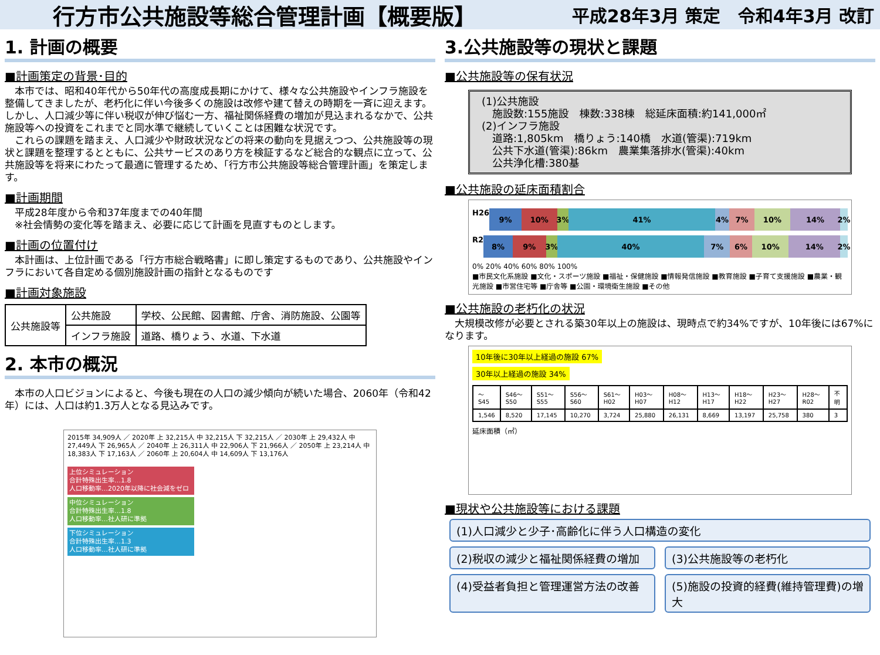行方市公共施設等総合管理計画【概要版】 平成28年3月 策定　令和4年3月 改訂
1. 計画の概要
■計画策定の背景･目的
　本市では、昭和40年代から50年代の高度成長期にかけて、様々な公共施設やインフラ施設を整備してきましたが、老朽化に伴い今後多くの施設は改修や建て替えの時期を一斉に迎えます。しかし、人口減少等に伴い税収が伸び悩む一方、福祉関係経費の増加が見込まれるなかで、公共施設等への投資をこれまでと同水準で継続していくことは困難な状況です。
　これらの課題を踏まえ、人口減少や財政状況などの将来の動向を見据えつつ、公共施設等の現状と課題を整理するとともに、公共サービスのあり方を検証するなど総合的な観点に立って、公共施設等を将来にわたって最適に管理するため、「行方市公共施設等総合管理計画」を策定します。
■計画期間
　平成28年度から令和37年度までの40年間
　※社会情勢の変化等を踏まえ、必要に応じて計画を見直すものとします。
■計画の位置付け
　本計画は、上位計画である「行方市総合戦略書」に即し策定するものであり、公共施設やインフラにおいて各自定める個別施設計画の指針となるものです
■計画対象施設
| 公共施設等 | 公共施設 | 学校、公民館、図書館、庁舎、消防施設、公園等 |
| | インフラ施設 | 道路、橋りょう、水道、下水道 |
2. 本市の概況
　本市の人口ビジョンによると、今後も現在の人口の減少傾向が続いた場合、2060年（令和42年）には、人口は約1.3万人となる見込みです。
2015年 34,909人 ／ 2020年 上 32,215人 中 32,215人 下 32,215人 ／ 2030年 上 29,432人 中 27,449人 下 26,965人 ／ 2040年 上 26,311人 中 22,906人 下 21,966人 ／ 2050年 上 23,214人 中 18,383人 下 17,163人 ／ 2060年 上 20,604人 中 14,609人 下 13,176人
上位シミュレーション
合計特殊出生率…1.8
人口移動率…2020年以降に社会減をゼロ
中位シミュレーション
合計特殊出生率…1.8
人口移動率…社人研に準拠
下位シミュレーション
合計特殊出生率…1.3
人口移動率…社人研に準拠
3.公共施設等の現状と課題
■公共施設等の保有状況
(1)公共施設
　施設数:155施設　棟数:338棟　総延床面積:約141,000㎡
(2)インフラ施設
　道路:1,805km　橋りょう:140橋　水道(管渠):719km
　公共下水道(管渠):86km　農業集落排水(管渠):40km
　公共浄化槽:380基
■公共施設の延床面積割合
H26
9% 10% 3% 41% 4% 7% 10% 14% 2%
R2
8% 9% 3% 40% 7% 6% 10% 14% 2%
0% 20% 40% 60% 80% 100%
■市民文化系施設 ■文化・スポーツ施設 ■福祉・保健施設 ■情報発信施設 ■教育施設 ■子育て支援施設 ■農業・観光施設 ■市営住宅等 ■庁舎等 ■公園・環境衛生施設 ■その他
■公共施設の老朽化の状況
　大規模改修が必要とされる築30年以上の施設は、現時点で約34%ですが、10年後には67%になります。
10年後に30年以上経過の施設 67%
30年以上経過の施設 34%
| 〜S45 | S46〜S50 | S51〜S55 | S56〜S60 | S61〜H02 | H03〜H07 | H08〜H12 | H13〜H17 | H18〜H22 | H23〜H27 | H28〜R02 | 不明 |
| 1,546 | 8,520 | 17,145 | 10,270 | 3,724 | 25,880 | 26,131 | 8,669 | 13,197 | 25,758 | 380 | 3 |
延床面積（㎡）
■現状や公共施設等における課題
(1)人口減少と少子･高齢化に伴う人口構造の変化
(2)税収の減少と福祉関係経費の増加 (3)公共施設等の老朽化
(4)受益者負担と管理運営方法の改善 (5)施設の投資的経費(維持管理費)の増大